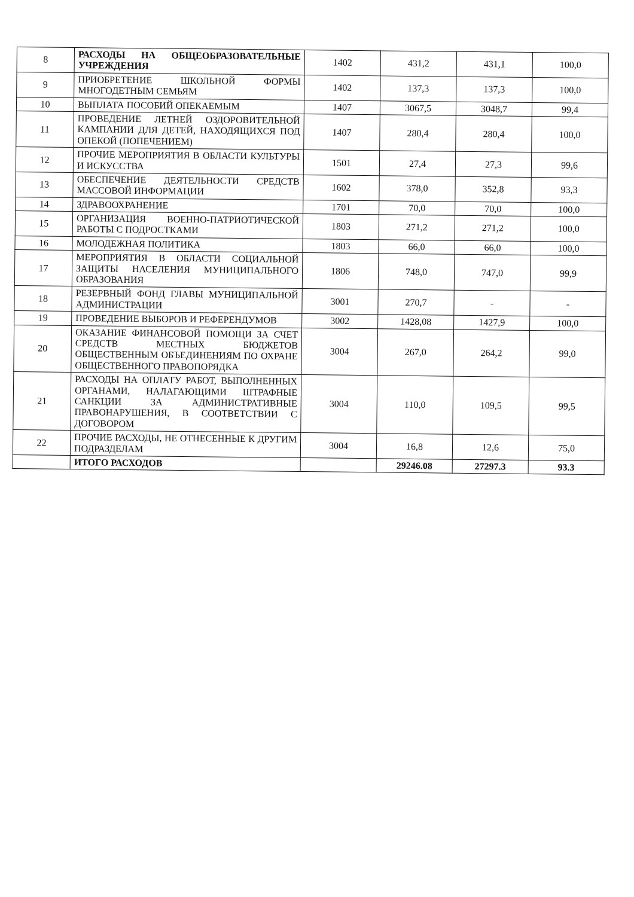| 8 | РАСХОДЫ НА ОБЩЕОБРАЗОВАТЕЛЬНЫЕ УЧРЕЖДЕНИЯ | 1402 | 431,2 | 431,1 | 100,0 |
| 9 | ПРИОБРЕТЕНИЕ ШКОЛЬНОЙ ФОРМЫ МНОГОДЕТНЫМ СЕМЬЯМ | 1402 | 137,3 | 137,3 | 100,0 |
| 10 | ВЫПЛАТА ПОСОБИЙ ОПЕКАЕМЫМ | 1407 | 3067,5 | 3048,7 | 99,4 |
| 11 | ПРОВЕДЕНИЕ ЛЕТНЕЙ ОЗДОРОВИТЕЛЬНОЙ КАМПАНИИ ДЛЯ ДЕТЕЙ, НАХОДЯЩИХСЯ ПОД ОПЕКОЙ (ПОПЕЧЕНИЕМ) | 1407 | 280,4 | 280,4 | 100,0 |
| 12 | ПРОЧИЕ МЕРОПРИЯТИЯ В ОБЛАСТИ КУЛЬТУРЫ И ИСКУССТВА | 1501 | 27,4 | 27,3 | 99,6 |
| 13 | ОБЕСПЕЧЕНИЕ ДЕЯТЕЛЬНОСТИ СРЕДСТВ МАССОВОЙ ИНФОРМАЦИИ | 1602 | 378,0 | 352,8 | 93,3 |
| 14 | ЗДРАВООХРАНЕНИЕ | 1701 | 70,0 | 70,0 | 100,0 |
| 15 | ОРГАНИЗАЦИЯ ВОЕННО-ПАТРИОТИЧЕСКОЙ РАБОТЫ С ПОДРОСТКАМИ | 1803 | 271,2 | 271,2 | 100,0 |
| 16 | МОЛОДЕЖНАЯ ПОЛИТИКА | 1803 | 66,0 | 66,0 | 100,0 |
| 17 | МЕРОПРИЯТИЯ В ОБЛАСТИ СОЦИАЛЬНОЙ ЗАЩИТЫ НАСЕЛЕНИЯ МУНИЦИПАЛЬНОГО ОБРАЗОВАНИЯ | 1806 | 748,0 | 747,0 | 99,9 |
| 18 | РЕЗЕРВНЫЙ ФОНД ГЛАВЫ МУНИЦИПАЛЬНОЙ АДМИНИСТРАЦИИ | 3001 | 270,7 | - | - |
| 19 | ПРОВЕДЕНИЕ ВЫБОРОВ И РЕФЕРЕНДУМОВ | 3002 | 1428,08 | 1427,9 | 100,0 |
| 20 | ОКАЗАНИЕ ФИНАНСОВОЙ ПОМОЩИ ЗА СЧЕТ СРЕДСТВ МЕСТНЫХ БЮДЖЕТОВ ОБЩЕСТВЕННЫМ ОБЪЕДИНЕНИЯМ ПО ОХРАНЕ ОБЩЕСТВЕННОГО ПРАВОПОРЯДКА | 3004 | 267,0 | 264,2 | 99,0 |
| 21 | РАСХОДЫ НА ОПЛАТУ РАБОТ, ВЫПОЛНЕННЫХ ОРГАНАМИ, НАЛАГАЮЩИМИ ШТРАФНЫЕ САНКЦИИ ЗА АДМИНИСТРАТИВНЫЕ ПРАВОНАРУШЕНИЯ, В СООТВЕТСТВИИ С ДОГОВОРОМ | 3004 | 110,0 | 109,5 | 99,5 |
| 22 | ПРОЧИЕ РАСХОДЫ, НЕ ОТНЕСЕННЫЕ К ДРУГИМ ПОДРАЗДЕЛАМ | 3004 | 16,8 | 12,6 | 75,0 |
| | ИТОГО РАСХОДОВ | | 29246.08 | 27297.3 | 93.3 |